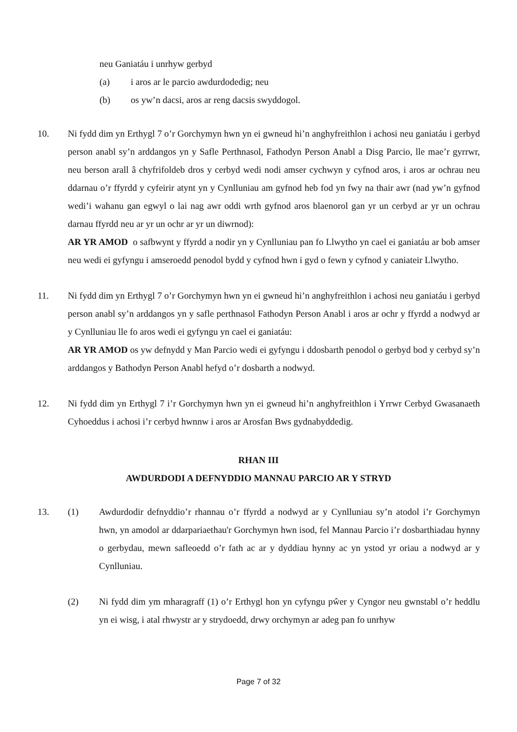neu Ganiatáu i unrhyw gerbyd
(a) i aros ar le parcio awdurdodedig; neu
(b) os yw’n dacsi, aros ar reng dacsis swyddogol.
10. Ni fydd dim yn Erthygl 7 o’r Gorchymyn hwn yn ei gwneud hi’n anghyfreithlon i achosi neu ganiatáu i gerbyd person anabl sy’n arddangos yn y Safle Perthnasol, Fathodyn Person Anabl a Disg Parcio, lle mae’r gyrrwr, neu berson arall â chyfrifoldeb dros y cerbyd wedi nodi amser cychwyn y cyfnod aros, i aros ar ochrau neu ddarnau o’r ffyrdd y cyfeirir atynt yn y Cynlluniau am gyfnod heb fod yn fwy na thair awr (nad yw’n gyfnod wedi’i wahanu gan egwyl o lai nag awr oddi wrth gyfnod aros blaenorol gan yr un cerbyd ar yr un ochrau darnau ffyrdd neu ar yr un ochr ar yr un diwrnod):
AR YR AMOD o safbwynt y ffyrdd a nodir yn y Cynlluniau pan fo Llwytho yn cael ei ganiatáu ar bob amser neu wedi ei gyfyngu i amseroedd penodol bydd y cyfnod hwn i gyd o fewn y cyfnod y caniateir Llwytho.
11. Ni fydd dim yn Erthygl 7 o’r Gorchymyn hwn yn ei gwneud hi’n anghyfreithlon i achosi neu ganiatáu i gerbyd person anabl sy’n arddangos yn y safle perthnasol Fathodyn Person Anabl i aros ar ochr y ffyrdd a nodwyd ar y Cynlluniau lle fo aros wedi ei gyfyngu yn cael ei ganiatáu:
AR YR AMOD os yw defnydd y Man Parcio wedi ei gyfyngu i ddosbarth penodol o gerbyd bod y cerbyd sy’n arddangos y Bathodyn Person Anabl hefyd o’r dosbarth a nodwyd.
12. Ni fydd dim yn Erthygl 7 i’r Gorchymyn hwn yn ei gwneud hi’n anghyfreithlon i Yrrwr Cerbyd Gwasanaeth Cyhoeddus i achosi i’r cerbyd hwnnw i aros ar Arosfan Bws gydnabyddedig.
RHAN III
AWDURDODI A DEFNYDDIO MANNAU PARCIO AR Y STRYD
13. (1) Awdurdodir defnyddio’r rhannau o’r ffyrdd a nodwyd ar y Cynlluniau sy’n atodol i’r Gorchymyn hwn, yn amodol ar ddarpariaethau'r Gorchymyn hwn isod, fel Mannau Parcio i’r dosbarthiadau hynny o gerbydau, mewn safleoedd o’r fath ac ar y dyddiau hynny ac yn ystod yr oriau a nodwyd ar y Cynlluniau.
(2) Ni fydd dim ym mharagraff (1) o’r Erthygl hon yn cyfyngu pŵer y Cyngor neu gwnstabl o’r heddlu yn ei wisg, i atal rhwystr ar y strydoedd, drwy orchymyn ar adeg pan fo unrhyw
Page 7 of 32